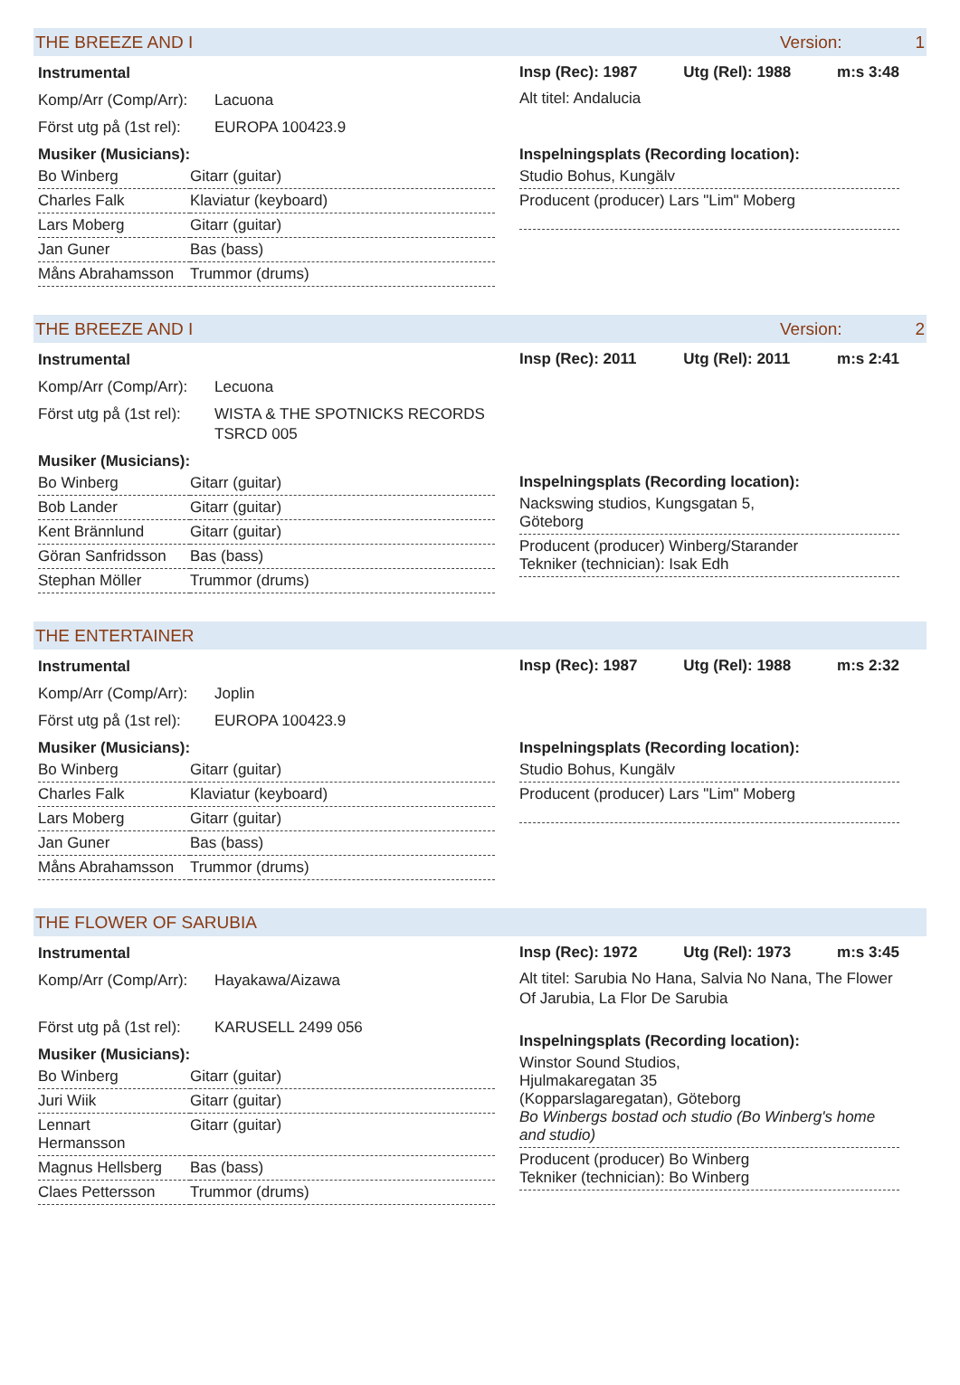THE BREEZE AND I Version: 1
Instrumental
Komp/Arr (Comp/Arr): Lacuona
Först utg på (1st rel): EUROPA 100423.9
Musiker (Musicians):
| Bo Winberg | Gitarr (guitar) |
| Charles Falk | Klaviatur (keyboard) |
| Lars Moberg | Gitarr (guitar) |
| Jan Guner | Bas (bass) |
| Måns Abrahamsson | Trummor (drums) |
Insp (Rec): 1987 Utg (Rel): 1988 m:s 3:48
Alt titel: Andalucia
Inspelningsplats (Recording location):
Studio Bohus, Kungälv
Producent (producer) Lars "Lim" Moberg
THE BREEZE AND I Version: 2
Instrumental
Komp/Arr (Comp/Arr): Lecuona
Först utg på (1st rel): WISTA & THE SPOTNICKS RECORDS
TSRCD 005
Musiker (Musicians):
| Bo Winberg | Gitarr (guitar) |
| Bob Lander | Gitarr (guitar) |
| Kent Brännlund | Gitarr (guitar) |
| Göran Sanfridsson | Bas (bass) |
| Stephan Möller | Trummor (drums) |
Insp (Rec): 2011 Utg (Rel): 2011 m:s 2:41
Inspelningsplats (Recording location):
Nackswing studios, Kungsgatan 5,
Göteborg
Producent (producer) Winberg/Starander
Tekniker (technician): Isak Edh
THE ENTERTAINER
Instrumental
Komp/Arr (Comp/Arr): Joplin
Först utg på (1st rel): EUROPA 100423.9
Musiker (Musicians):
| Bo Winberg | Gitarr (guitar) |
| Charles Falk | Klaviatur (keyboard) |
| Lars Moberg | Gitarr (guitar) |
| Jan Guner | Bas (bass) |
| Måns Abrahamsson | Trummor (drums) |
Insp (Rec): 1987 Utg (Rel): 1988 m:s 2:32
Inspelningsplats (Recording location):
Studio Bohus, Kungälv
Producent (producer) Lars "Lim" Moberg
THE FLOWER OF SARUBIA
Instrumental
Komp/Arr (Comp/Arr): Hayakawa/Aizawa
Först utg på (1st rel): KARUSELL 2499 056
Musiker (Musicians):
| Bo Winberg | Gitarr (guitar) |
| Juri Wiik | Gitarr (guitar) |
| Lennart Hermansson | Gitarr (guitar) |
| Magnus Hellsberg | Bas (bass) |
| Claes Pettersson | Trummor (drums) |
Insp (Rec): 1972 Utg (Rel): 1973 m:s 3:45
Alt titel: Sarubia No Hana, Salvia No Nana, The Flower Of Jarubia, La Flor De Sarubia
Inspelningsplats (Recording location):
Winstor Sound Studios,
Hjulmakaregatan 35
(Kopparslagaregatan), Göteborg
Bo Winbergs bostad och studio (Bo Winberg's home and studio)
Producent (producer) Bo Winberg
Tekniker (technician): Bo Winberg